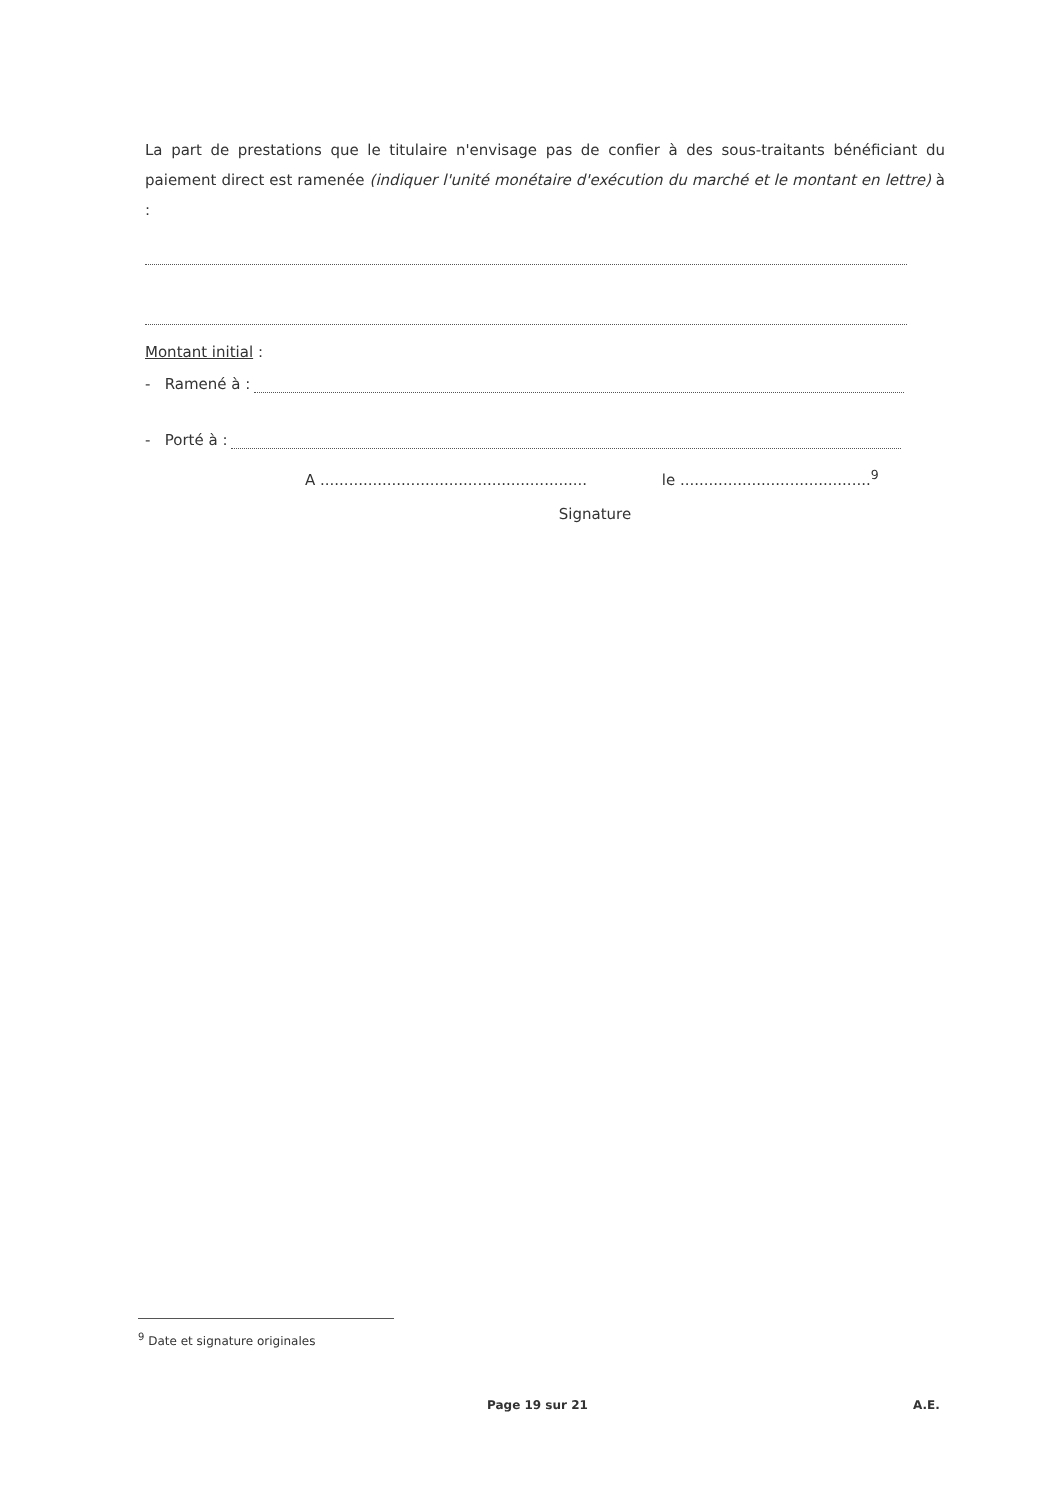La part de prestations que le titulaire n'envisage pas de confier à des sous-traitants bénéficiant du paiement direct est ramenée (indiquer l'unité monétaire d'exécution du marché et le montant en lettre) à :
Montant initial :
- Ramené à :
- Porté à :
A ........................................................ le ........................................<sup>9</sup>
Signature
<sup>9</sup> Date et signature originales
Page 19 sur 21 A.E.